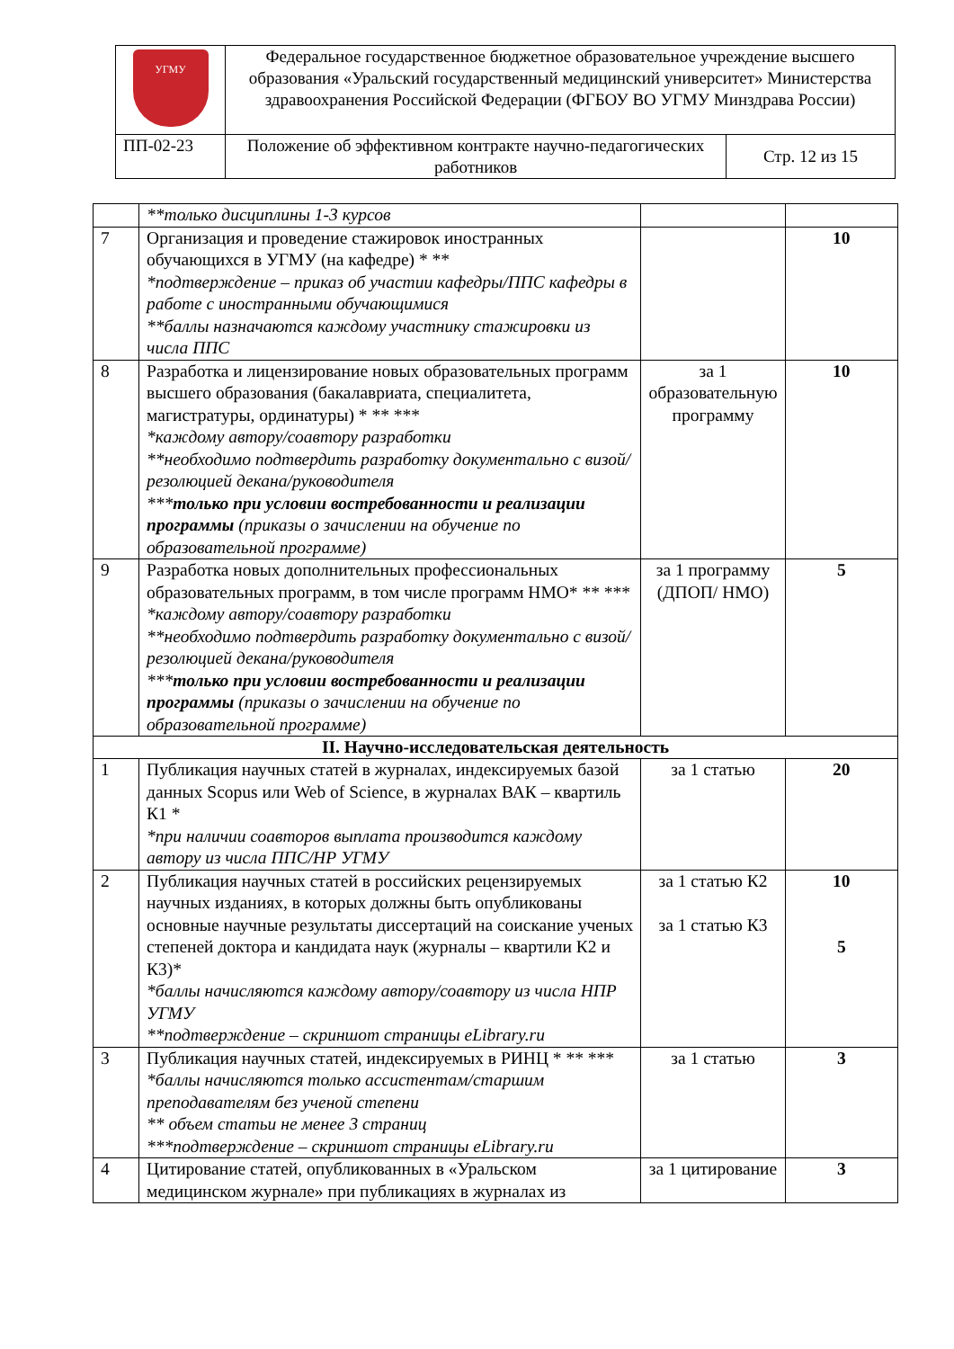| УГМУ | Федеральное государственное бюджетное образовательное учреждение высшего образования «Уральский государственный медицинский университет» Министерства здравоохранения Российской Федерации (ФГБОУ ВО УГМУ Минздрава России) | |
| ПП-02-23 | Положение об эффективном контракте научно-педагогических работников | Стр. 12 из 15 |
| | **только дисциплины 1-3 курсов | | |
| 7 | Организация и проведение стажировок иностранных обучающихся в УГМУ (на кафедре) * ** *подтверждение – приказ об участии кафедры/ППС кафедры в работе с иностранными обучающимися **баллы назначаются каждому участнику стажировки из числа ППС | | 10 |
| 8 | Разработка и лицензирование новых образовательных программ высшего образования (бакалавриата, специалитета, магистратуры, ординатуры) * ** *** *каждому автору/соавтору разработки **необходимо подтвердить разработку документально с визой/резолюцией декана/руководителя *** только при условии востребованности и реализации программы (приказы о зачислении на обучение по образовательной программе) | за 1 образовательную программу | 10 |
| 9 | Разработка новых дополнительных профессиональных образовательных программ, в том числе программ НМО* ** *** *каждому автору/соавтору разработки **необходимо подтвердить разработку документально с визой/резолюцией декана/руководителя *** только при условии востребованности и реализации программы (приказы о зачислении на обучение по образовательной программе) | за 1 программу (ДПОП/ НМО) | 5 |
| II. Научно-исследовательская деятельность | | | |
| 1 | Публикация научных статей в журналах, индексируемых базой данных Scopus или Web of Science, в журналах ВАК – квартиль К1 * *при наличии соавторов выплата производится каждому автору из числа ППС/НР УГМУ | за 1 статью | 20 |
| 2 | Публикация научных статей в российских рецензируемых научных изданиях, в которых должны быть опубликованы основные научные результаты диссертаций на соискание ученых степеней доктора и кандидата наук (журналы – квартили К2 и К3)* *баллы начисляются каждому автору/соавтору из числа НПР УГМУ **подтверждение – скриншот страницы eLibrary.ru | за 1 статью К2 за 1 статью К3 | 10 5 |
| 3 | Публикация научных статей, индексируемых в РИНЦ * ** *** *баллы начисляются только ассистентам/старшим преподавателям без ученой степени ** объем статьи не менее 3 страниц ***подтверждение – скриншот страницы eLibrary.ru | за 1 статью | 3 |
| 4 | Цитирование статей, опубликованных в «Уральском медицинском журнале» при публикациях в журналах из | за 1 цитирование | 3 |